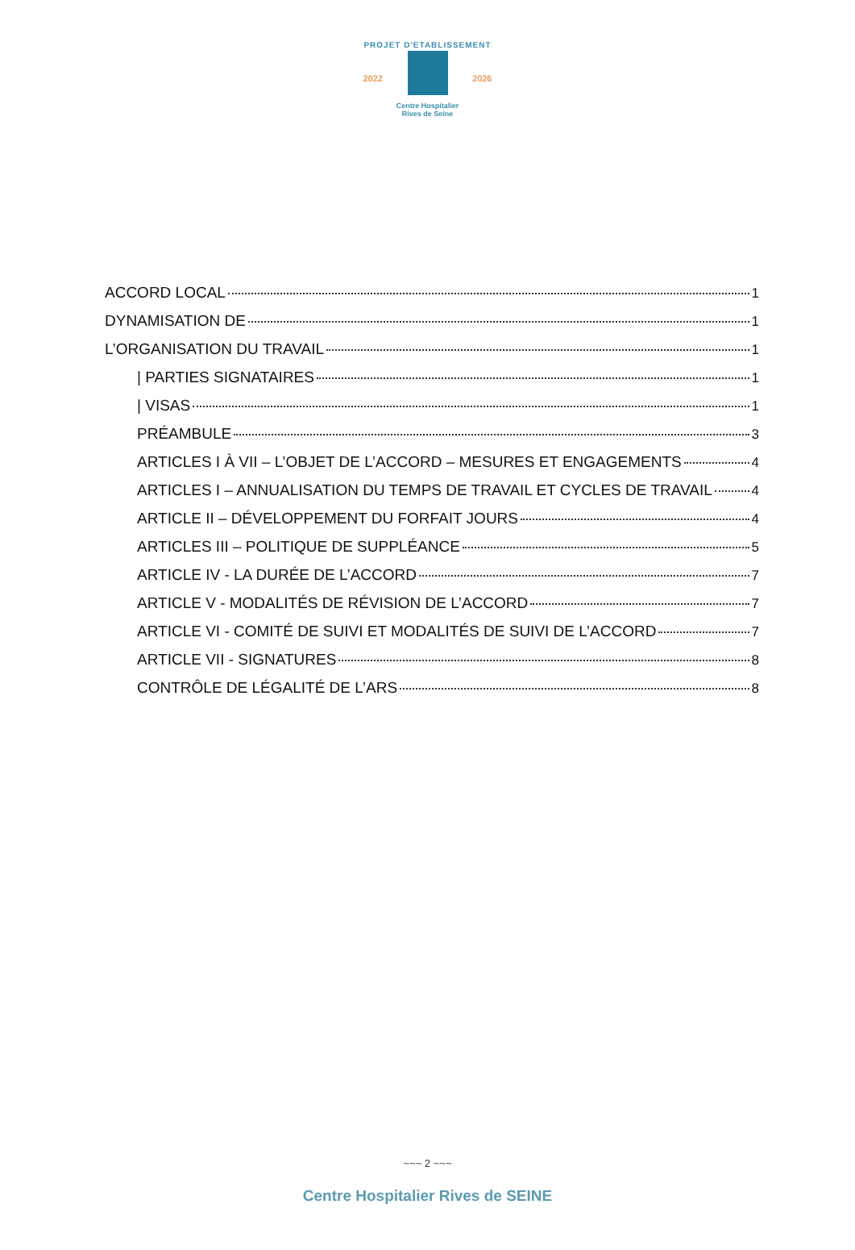PROJET D'ETABLISSEMENT
2022 2026
Centre Hospitalier
Rives de Seine
ACCORD LOCAL 1
DYNAMISATION DE 1
L’ORGANISATION DU TRAVAIL 1
| PARTIES SIGNATAIRES 1
| VISAS 1
PRÉAMBULE 3
ARTICLES I À VII – L’OBJET DE L’ACCORD – MESURES ET ENGAGEMENTS 4
ARTICLES I – ANNUALISATION DU TEMPS DE TRAVAIL ET CYCLES DE TRAVAIL 4
ARTICLE II – DÉVELOPPEMENT DU FORFAIT JOURS 4
ARTICLES III – POLITIQUE DE SUPPLÉANCE 5
ARTICLE IV - LA DURÉE DE L’ACCORD 7
ARTICLE V - MODALITÉS DE RÉVISION DE L’ACCORD 7
ARTICLE VI - COMITÉ DE SUIVI ET MODALITÉS DE SUIVI DE L’ACCORD 7
ARTICLE VII - SIGNATURES 8
CONTRÔLE DE LÉGALITÉ DE L’ARS 8
~~~ 2 ~~~
Centre Hospitalier Rives de SEINE